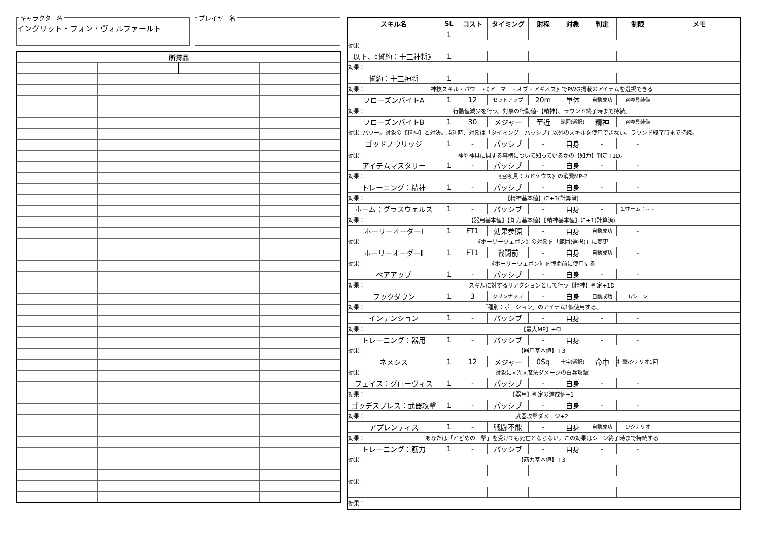キャラクター名
イングリット・フォン・ヴォルファールト
プレイヤー名
| 所持品 | | | |
| --- | --- | --- | --- |
| スキル名 | SL | コスト | タイミング | 射程 | 対象 | 判定 | 制限 | メモ |
| --- | --- | --- | --- | --- | --- | --- | --- | --- |
| | 1 | | | | | | | |
| 効果： | | | | | | | | |
| 以下、《誓約：十三神将》 | 1 | | | | | | | |
| 効果： | | | | | | | | |
| 誓約：十三神将 | 1 | | | | | | | |
| 効果： 神技スキル・パワー・《アーマー・オブ・アギオス》でPWG掲載のアイテムを選択できる | | | | | | | | |
| フローズンバイトA | 1 | 12 | セットアップ | 20m | 単体 | 自動成功 | 召喚具装備 | |
| 効果： 行動値減少を行う。対象の行動値-【精神】。ラウンド終了時まで持続。 | | | | | | | | |
| フローズンバイトB | 1 | 30 | メジャー | 至近 | 範囲(選択) | 精神 | 召喚具装備 | |
| 効果 :パワー。対象の【精神】と対決。勝利時、対象は「タイミング：パッシブ」以外のスキルを使用できない。ラウンド終了時まで持続。 | | | | | | | | |
| ゴッドノウリッジ | 1 | - | パッシブ | - | 自身 | - | - | |
| 効果： 神や神具に関する事柄について知っているかの【知力】判定+1D。 | | | | | | | | |
| アイテムマスタリー | 1 | - | パッシブ | - | 自身 | - | - | |
| 効果： 《召喚具：カドケウス》の消費MP-2 | | | | | | | | |
| トレーニング：精神 | 1 | - | パッシブ | - | 自身 | - | - | |
| 効果： 【精神基本値】に+3(計算済) | | | | | | | | |
| ホーム：グラスウェルズ | 1 | - | パッシブ | - | 自身 | - | 1/ホーム：~~ | |
| 効果： 【器用基本値】【知力基本値】【精神基本値】に+1(計算済) | | | | | | | | |
| ホーリーオーダーⅠ | 1 | FT1 | 効果参照 | - | 自身 | 自動成功 | - | |
| 効果： 《ホーリーウェポン》の対象を「範囲(選択)」に変更 | | | | | | | | |
| ホーリーオーダーⅡ | 1 | FT1 | 戦闘前 | - | 自身 | 自動成功 | - | |
| 効果： 《ホーリーウェポン》を戦闘前に使用する | | | | | | | | |
| ベアアップ | 1 | - | パッシブ | - | 自身 | - | - | |
| 効果： スキルに対するリアクションとして行う【精神】判定+1D | | | | | | | | |
| フックダウン | 1 | 3 | クリンナップ | - | 自身 | 自動成功 | 1/シーン | |
| 効果： 「種別：ポーション」のアイテム1個使用する。 | | | | | | | | |
| インテンション | 1 | - | パッシブ | - | 自身 | - | - | |
| 効果： 【最大MP】+CL | | | | | | | | |
| トレーニング：器用 | 1 | - | パッシブ | - | 自身 | - | - | |
| 効果： 【器用基本値】+3 | | | | | | | | |
| ネメシス | 1 | 12 | メジャー | 0Sq | 十字(選択) | 命中 | 打撃/シナリオ1回 | |
| 効果： 対象に<光>魔法ダメージの白兵攻撃 | | | | | | | | |
| フェイス：グローヴィス | 1 | - | パッシブ | - | 自身 | - | - | |
| 効果： 【器用】判定の達成値+1 | | | | | | | | |
| ゴッデスブレス：武器攻撃 | 1 | - | パッシブ | - | 自身 | - | - | |
| 効果： 武器攻撃ダメージ+2 | | | | | | | | |
| アプレンティス | 1 | - | 戦闘不能 | - | 自身 | 自動成功 | 1/シナリオ | |
| 効果： あなたは「とどめの一撃」を受けても死亡とならない。この効果はシーン終了時まで持続する | | | | | | | | |
| トレーニング：筋力 | 1 | - | パッシブ | - | 自身 | - | - | |
| 効果： 【筋力基本値】+3 | | | | | | | | |
| 効果： | | | | | | | | |
| 効果： | | | | | | | | |